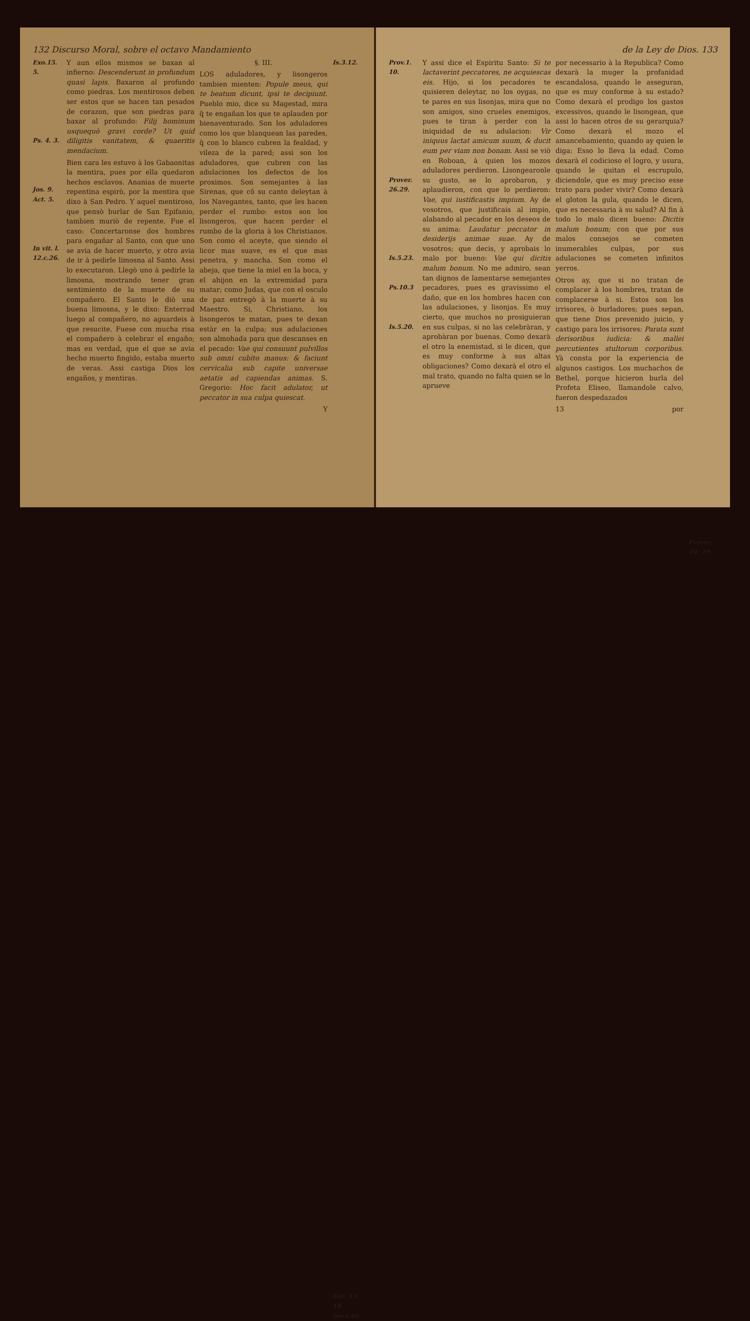132 Discurso Moral, sobre el octavo Mandamiento
Exo.15. 5.
Ps. 4. 3.
Jos. 9.
Act. 5.
In vit. l. 12.c.26.
Y aun ellos mismos se baxan al infierno: Descenderunt in profundum quasi lapis. Baxaron al profundo como piedras. Los mentirosos deben ser estos que se hacen tan pesados de corazon, que son piedras para baxar al profundo: Filij hominum usquequò gravi corde? Ut quid diligitis vanitatem, & quaeritis mendacium.
Bien cara les estuvo à los Gabaonitas la mentira, pues por ella quedaron hechos esclavos. Ananias de muerte repentina espirò, por la mentira que dixo à San Pedro. Y aquel mentiroso, que pensò burlar de San Epifanio, tambien muriò de repente. Fue el caso: Concertaronse dos hombres para engañar al Santo, con que uno se avia de hacer muerto, y otro avia de ir à pedirle limosna al Santo. Assi lo executaron. Llegò uno à pedirle la limosna, mostrando tener gran sentimiento de la muerte de su compañero. El Santo le diò una buena limosna, y le dixo: Enterrad luego al compañero, no aguardeis à que resucite. Fuese con mucha risa el compañero à celebrar el engaño; mas en verdad, que el que se avia hecho muerto fingido, estaba muerto de veras. Assi castiga Dios los engaños, y mentiras.
§. III.
LOS aduladores, y lisongeros tambien mienten: Popule meus, qui te beatum dicunt, ipsi te decipiunt. Pueblo mio, dice su Magestad, mira q̃ te engañan los que te aplauden por bienaventurado. Son los aduladores como los que blanquean las paredes, q̃ con lo blanco cubren la fealdad, y vileza de la pared; assi son los aduladores, que cubren con las adulaciones los defectos de los proximos. Son semejantes à las Sirenas, que cõ su canto deleytan à los Navegantes, tanto, que les hacen perder el rumbo: estos son los lisongeros, que hacen perder el rumbo de la gloria à los Christianos. Son como el aceyte, que siendo el licor mas suave, es el que mas penetra, y mancha. Son como el abeja, que tiene la miel en la boca, y el ahijon en la extremidad para matar; como Judas, que con el osculo de paz entregò à la muerte à su Maestro. Si, Christiano, los lisongeros te matan, pues te dexan estàr en la culpa; sus adulaciones son almohada para que descanses en el pecado: Vae qui consuunt pulvillos sub omni cubito manus: & faciunt cervicalia sub capite universae aetatis ad capiendas animas. S. Gregorio: Hoc facit adulator, ut peccator in sua culpa quiescat.
Y
Is.3.12.
Eze. 13. 18.
Decr.46.
de la Ley de Dios. 133
Prov.1. 10.
Prover. 26.29.
Is.5.23.
Ps.10.3
Is.5.20.
Y assi dice el Espiritu Santo: Si te lactaverint peccatores, ne acquiescas eis. Hijo, si los pecadores te quisieren deleytar, no los oygas, no te pares en sus lisonjas, mira que no son amigos, sino crueles enemigos, pues te tiran à perder con la iniquidad de su adulacion: Vir iniquus lactat amicum suum, & ducit eum per viam non bonam. Assi se viò en Roboan, à quien los mozos aduladores perdieron. Lisongearonle su gusto, se lo aprobaron, y aplaudieron, con que lo perdieron: Vae, qui iustificastis impium. Ay de vosotros, que justificais al impio, alabando al pecador en los deseos de su anima: Laudatur peccator in desiderijs animae suae. Ay de vosotros; que decis, y aprobais lo malo por bueno: Vae qui dicitis malum bonum. No me admiro, sean tan dignos de lamentarse semejantes pecadores, pues es gravissimo el daño, que en los hombres hacen con las adulaciones, y lisonjas. Es muy cierto, que muchos no prosiguieran en sus culpas, si no las celebràran, y aprobàran por buenas. Como dexarà el otro la enemistad, si le dicen, que es muy conforme à sus altas obligaciones? Como dexarà el otro el mal trato, quando no falta quien se lo aprueve
por necessario à la Republica? Como dexarà la muger la profanidad escandalosa, quando le asseguran, que es muy conforme à su estado? Como dexarà el prodigo los gastos excessivos, quando le lisongean, que assi lo hacen otros de su gerarquia? Como dexarà el mozo el amancebamiento, quando ay quien le diga: Esso lo lleva la edad. Como dexarà el codicioso el logro, y usura, quando le quitan el escrupulo, diciendole, que es muy preciso esse trato para poder vivir? Como dexarà el gloton la gula, quando le dicen, que es necessaria à su salud? Al fin à todo lo malo dicen bueno: Dicitis malum bonum; con que por sus malos consejos se cometen inumerables culpas, por sus adulaciones se cometen infinitos yerros.
Otros ay, que si no tratan de complacer à los hombres, tratan de complacerse à si. Estos son los irrisores, ò burladores; pues sepan, que tiene Dios prevenido juicio, y castigo para los irrisores: Parata sunt derisoribus iudicia: & mallei percutientes stultorum corporibus. Yà consta por la experiencia de algunos castigos. Los muchachos de Bethel, porque hicieron burla del Profeta Eliseo, llamandole calvo, fueron despedazados
13 por
Prover. 10. 29.